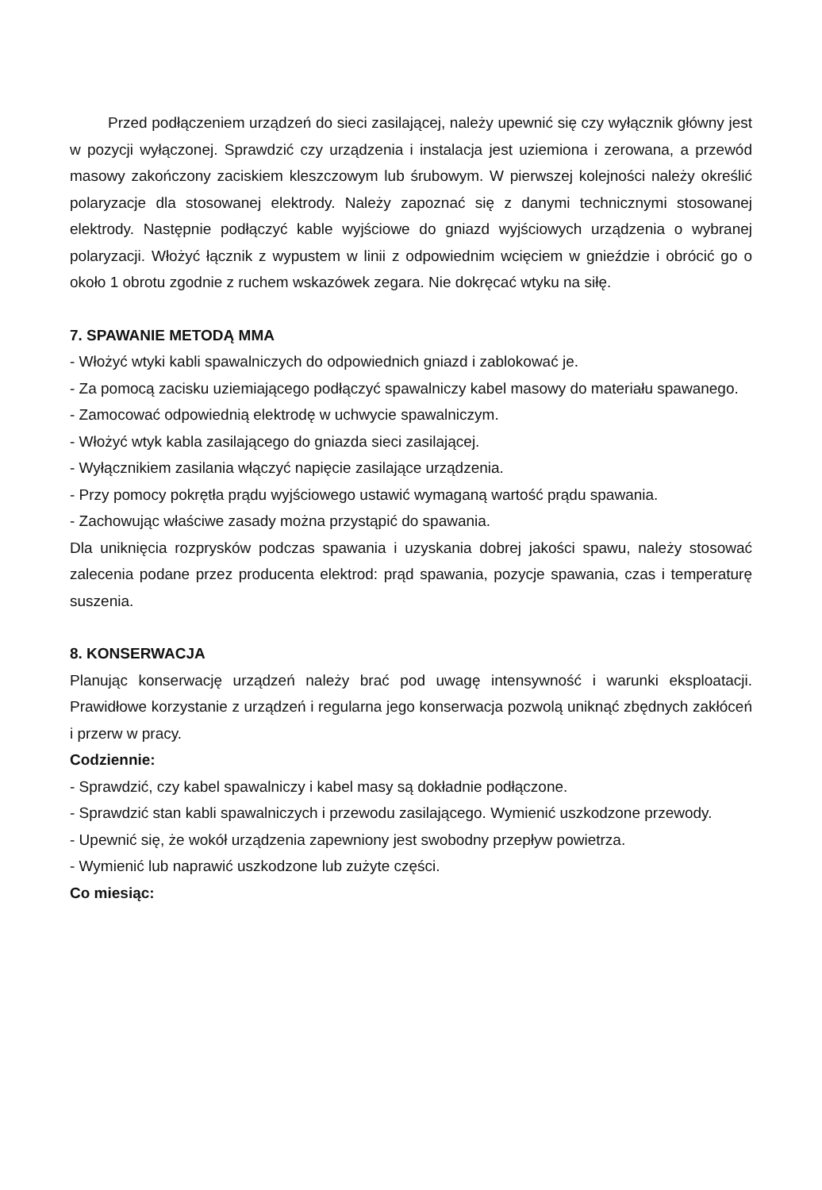Przed podłączeniem urządzeń do sieci zasilającej, należy upewnić się czy wyłącznik główny jest w pozycji wyłączonej. Sprawdzić czy urządzenia i instalacja jest uziemiona i zerowana, a przewód masowy zakończony zaciskiem kleszczowym lub śrubowym. W pierwszej kolejności należy określić polaryzacje dla stosowanej elektrody. Należy zapoznać się z danymi technicznymi stosowanej elektrody. Następnie podłączyć kable wyjściowe do gniazd wyjściowych urządzenia o wybranej polaryzacji. Włożyć łącznik z wypustem w linii z odpowiednim wcięciem w gnieździe i obrócić go o około 1 obrotu zgodnie z ruchem wskazówek zegara. Nie dokręcać wtyku na siłę.
7. SPAWANIE METODĄ MMA
- Włożyć wtyki kabli spawalniczych do odpowiednich gniazd i zablokować je.
- Za pomocą zacisku uziemiającego podłączyć spawalniczy kabel masowy do materiału spawanego.
- Zamocować odpowiednią elektrodę w uchwycie spawalniczym.
- Włożyć wtyk kabla zasilającego do gniazda sieci zasilającej.
- Wyłącznikiem zasilania włączyć napięcie zasilające urządzenia.
- Przy pomocy pokrętła prądu wyjściowego ustawić wymaganą wartość prądu spawania.
- Zachowując właściwe zasady można przystąpić do spawania.
Dla uniknięcia rozprysków podczas spawania i uzyskania dobrej jakości spawu, należy stosować zalecenia podane przez producenta elektrod: prąd spawania, pozycje spawania, czas i temperaturę suszenia.
8. KONSERWACJA
Planując konserwację urządzeń należy brać pod uwagę intensywność i warunki eksploatacji. Prawidłowe korzystanie z urządzeń i regularna jego konserwacja pozwolą uniknąć zbędnych zakłóceń i przerw w pracy.
Codziennie:
- Sprawdzić, czy kabel spawalniczy i kabel masy są dokładnie podłączone.
- Sprawdzić stan kabli spawalniczych i przewodu zasilającego. Wymienić uszkodzone przewody.
- Upewnić się, że wokół urządzenia zapewniony jest swobodny przepływ powietrza.
- Wymienić lub naprawić uszkodzone lub zużyte części.
Co miesiąc: